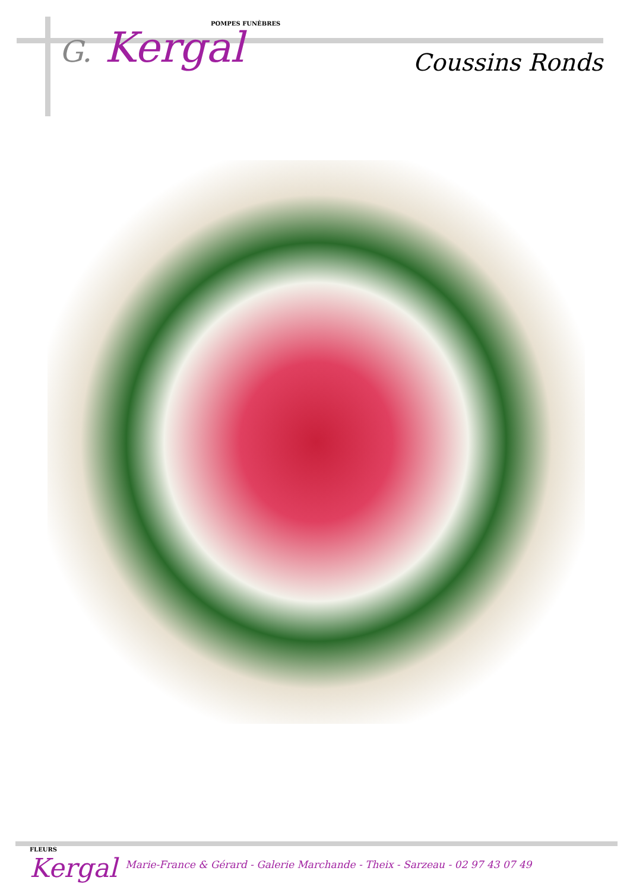POMPES FUNÈBRES
G. Kergal
Coussins Ronds
FLEURS
Kergal
Marie-France & Gérard - Galerie Marchande - Theix - Sarzeau - 02 97 43 07 49